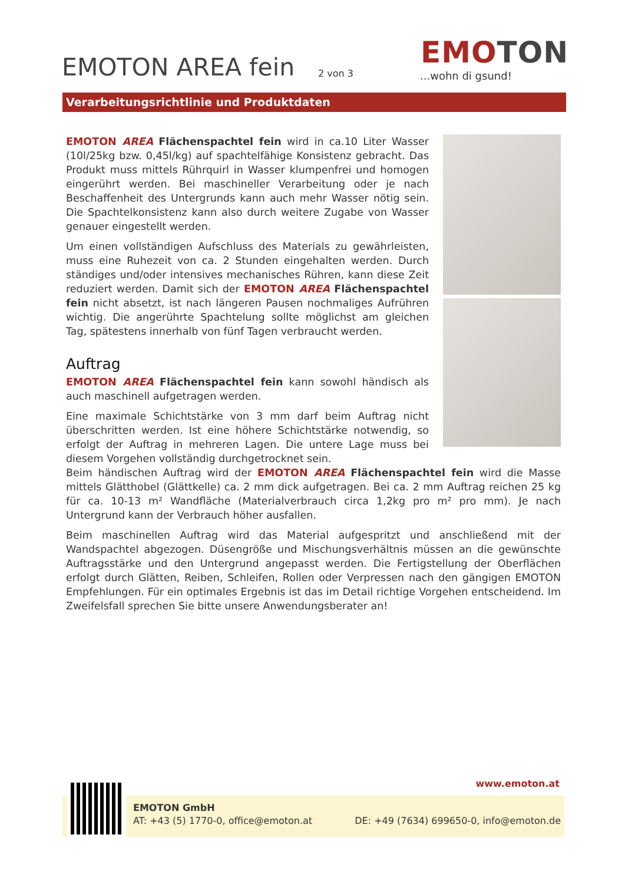EMOTON AREA fein 2 von 3
EMOTON
...wohn di gsund!
Verarbeitungsrichtlinie und Produktdaten
EMOTON AREA Flächenspachtel fein wird in ca.10 Liter Wasser (10l/25kg bzw. 0,45l/kg) auf spachtelfähige Konsistenz gebracht. Das Produkt muss mittels Rührquirl in Wasser klumpenfrei und homogen eingerührt werden. Bei maschineller Verarbeitung oder je nach Beschaffenheit des Untergrunds kann auch mehr Wasser nötig sein. Die Spachtelkonsistenz kann also durch weitere Zugabe von Wasser genauer eingestellt werden.
Um einen vollständigen Aufschluss des Materials zu gewährleisten, muss eine Ruhezeit von ca. 2 Stunden eingehalten werden. Durch ständiges und/oder intensives mechanisches Rühren, kann diese Zeit reduziert werden. Damit sich der EMOTON AREA Flächenspachtel fein nicht absetzt, ist nach längeren Pausen nochmaliges Aufrühren wichtig. Die angerührte Spachtelung sollte möglichst am gleichen Tag, spätestens innerhalb von fünf Tagen verbraucht werden.
Auftrag
EMOTON AREA Flächenspachtel fein kann sowohl händisch als auch maschinell aufgetragen werden.
Eine maximale Schichtstärke von 3 mm darf beim Auftrag nicht überschritten werden. Ist eine höhere Schichtstärke notwendig, so erfolgt der Auftrag in mehreren Lagen. Die untere Lage muss bei diesem Vorgehen vollständig durchgetrocknet sein.
Beim händischen Auftrag wird der EMOTON AREA Flächenspachtel fein wird die Masse mittels Glätthobel (Glättkelle) ca. 2 mm dick aufgetragen. Bei ca. 2 mm Auftrag reichen 25 kg für ca. 10-13 m² Wandfläche (Materialverbrauch circa 1,2kg pro m² pro mm). Je nach Untergrund kann der Verbrauch höher ausfallen.
Beim maschinellen Auftrag wird das Material aufgespritzt und anschließend mit der Wandspachtel abgezogen. Düsengröße und Mischungsverhältnis müssen an die gewünschte Auftragsstärke und den Untergrund angepasst werden. Die Fertigstellung der Oberflächen erfolgt durch Glätten, Reiben, Schleifen, Rollen oder Verpressen nach den gängigen EMOTON Empfehlungen. Für ein optimales Ergebnis ist das im Detail richtige Vorgehen entscheidend. Im Zweifelsfall sprechen Sie bitte unsere Anwendungsberater an!
www.emoton.at
EMOTON GmbH
AT: +43 (5) 1770-0, office@emoton.at DE: +49 (7634) 699650-0, info@emoton.de